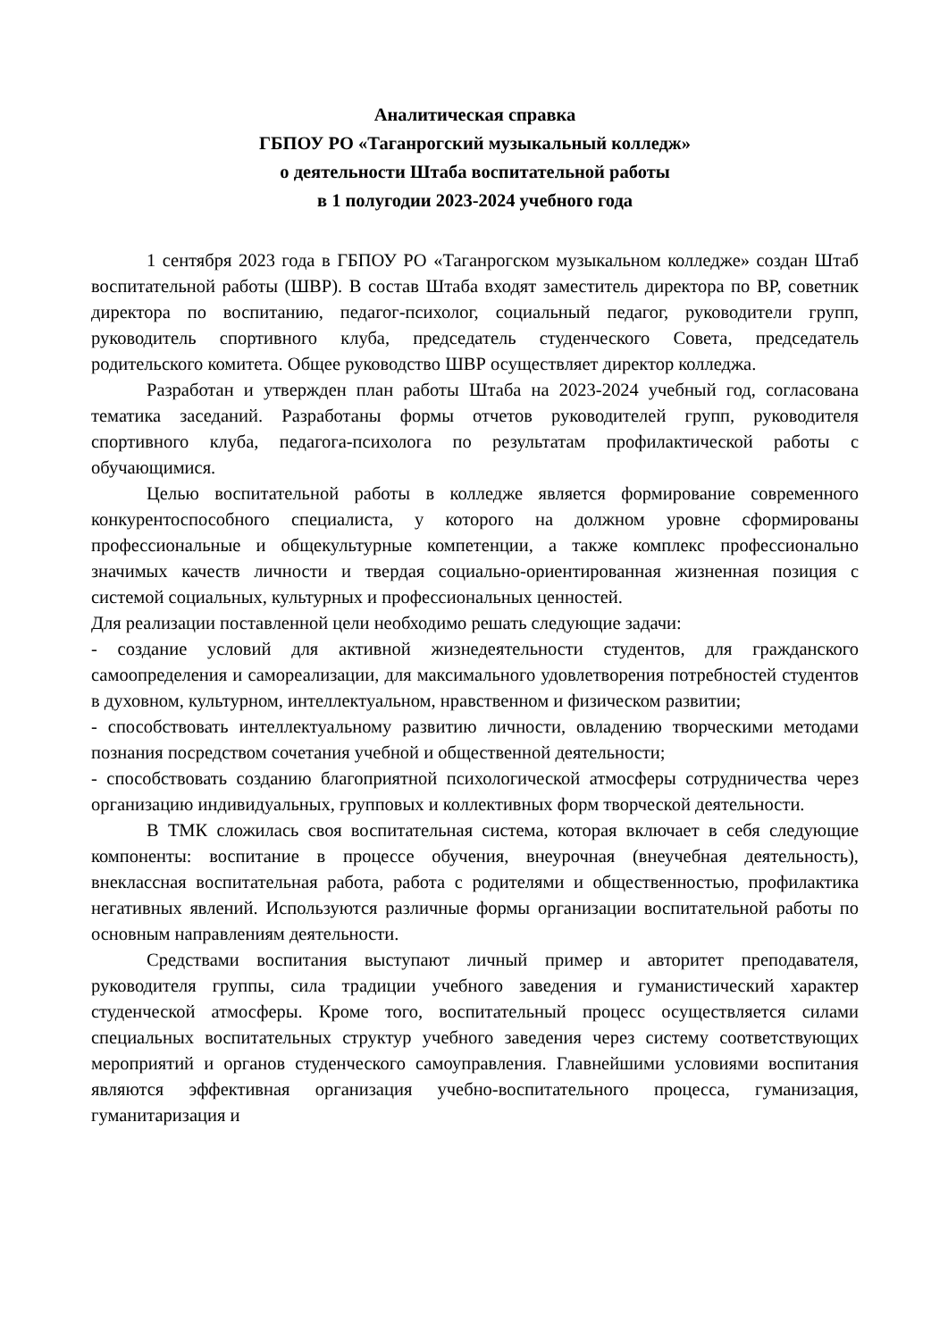Аналитическая справка
ГБПОУ РО «Таганрогский музыкальный колледж»
о деятельности Штаба воспитательной работы
в 1 полугодии 2023-2024 учебного года
1 сентября 2023 года в ГБПОУ РО «Таганрогском музыкальном колледже» создан Штаб воспитательной работы (ШВР). В состав Штаба входят заместитель директора по ВР, советник директора по воспитанию, педагог-психолог, социальный педагог, руководители групп, руководитель спортивного клуба, председатель студенческого Совета, председатель родительского комитета. Общее руководство ШВР осуществляет директор колледжа.
Разработан и утвержден план работы Штаба на 2023-2024 учебный год, согласована тематика заседаний. Разработаны формы отчетов руководителей групп, руководителя спортивного клуба, педагога-психолога по результатам профилактической работы с обучающимися.
Целью воспитательной работы в колледже является формирование современного конкурентоспособного специалиста, у которого на должном уровне сформированы профессиональные и общекультурные компетенции, а также комплекс профессионально значимых качеств личности и твердая социально-ориентированная жизненная позиция с системой социальных, культурных и профессиональных ценностей.
Для реализации поставленной цели необходимо решать следующие задачи:
- создание условий для активной жизнедеятельности студентов, для гражданского самоопределения и самореализации, для максимального удовлетворения потребностей студентов в духовном, культурном, интеллектуальном, нравственном и физическом развитии;
- способствовать интеллектуальному развитию личности, овладению творческими методами познания посредством сочетания учебной и общественной деятельности;
- способствовать созданию благоприятной психологической атмосферы сотрудничества через организацию индивидуальных, групповых и коллективных форм творческой деятельности.
В ТМК сложилась своя воспитательная система, которая включает в себя следующие компоненты: воспитание в процессе обучения, внеурочная (внеучебная деятельность), внеклассная воспитательная работа, работа с родителями и общественностью, профилактика негативных явлений. Используются различные формы организации воспитательной работы по основным направлениям деятельности.
Средствами воспитания выступают личный пример и авторитет преподавателя, руководителя группы, сила традиции учебного заведения и гуманистический характер студенческой атмосферы. Кроме того, воспитательный процесс осуществляется силами специальных воспитательных структур учебного заведения через систему соответствующих мероприятий и органов студенческого самоуправления. Главнейшими условиями воспитания являются эффективная организация учебно-воспитательного процесса, гуманизация, гуманитаризация и